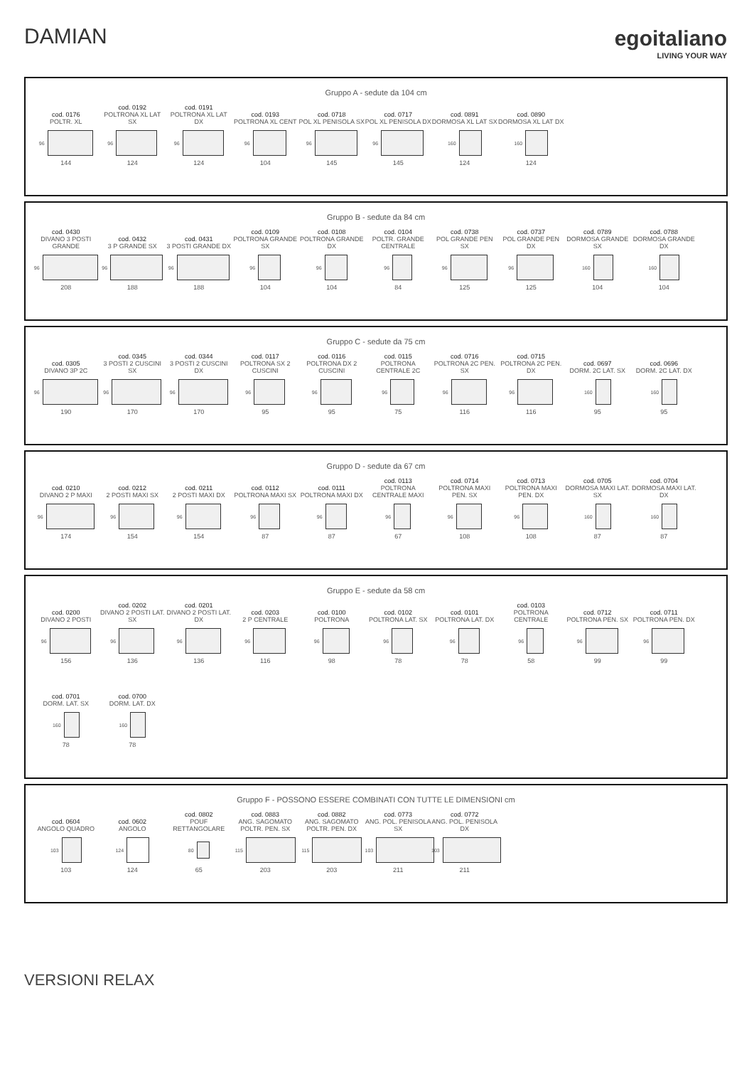DAMIAN egoitaliano
LIVING YOUR WAY
Gruppo A - sedute da 104 cm
cod. 0176
POLTR. XL
96
144
cod. 0192
POLTRONA XL LAT SX
96
124
cod. 0191
POLTRONA XL LAT DX
96
124
cod. 0193
POLTRONA XL CENT
96
104
cod. 0718
POL XL PENISOLA SX
96
145
cod. 0717
POL XL PENISOLA DX
96
145
cod. 0891
DORMOSA XL LAT SX
160
124
cod. 0890
DORMOSA XL LAT DX
160
124
Gruppo B - sedute da 84 cm
cod. 0430
DIVANO 3 POSTI GRANDE
96
208
cod. 0432
3 P GRANDE SX
96
188
cod. 0431
3 POSTI GRANDE DX
96
188
cod. 0109
POLTRONA GRANDE SX
96
104
cod. 0108
POLTRONA GRANDE DX
96
104
cod. 0104
POLTR. GRANDE CENTRALE
96
84
cod. 0738
POL GRANDE PEN SX
96
125
cod. 0737
POL GRANDE PEN DX
96
125
cod. 0789
DORMOSA GRANDE SX
160
104
cod. 0788
DORMOSA GRANDE DX
160
104
Gruppo C - sedute da 75 cm
cod. 0305
DIVANO 3P 2C
96
190
cod. 0345
3 POSTI 2 CUSCINI SX
96
170
cod. 0344
3 POSTI 2 CUSCINI DX
96
170
cod. 0117
POLTRONA SX 2 CUSCINI
96
95
cod. 0116
POLTRONA DX 2 CUSCINI
96
95
cod. 0115
POLTRONA CENTRALE 2C
96
75
cod. 0716
POLTRONA 2C PEN. SX
96
116
cod. 0715
POLTRONA 2C PEN. DX
96
116
cod. 0697
DORM. 2C LAT. SX
160
95
cod. 0696
DORM. 2C LAT. DX
160
95
Gruppo D - sedute da 67 cm
cod. 0210
DIVANO 2 P MAXI
96
174
cod. 0212
2 POSTI MAXI SX
96
154
cod. 0211
2 POSTI MAXI DX
96
154
cod. 0112
POLTRONA MAXI SX
96
87
cod. 0111
POLTRONA MAXI DX
96
87
cod. 0113
POLTRONA CENTRALE MAXI
96
67
cod. 0714
POLTRONA MAXI PEN. SX
96
108
cod. 0713
POLTRONA MAXI PEN. DX
96
108
cod. 0705
DORMOSA MAXI LAT. SX
160
87
cod. 0704
DORMOSA MAXI LAT. DX
160
87
Gruppo E - sedute da 58 cm
cod. 0200
DIVANO 2 POSTI
96
156
cod. 0202
DIVANO 2 POSTI LAT. SX
96
136
cod. 0201
DIVANO 2 POSTI LAT. DX
96
136
cod. 0203
2 P CENTRALE
96
116
cod. 0100
POLTRONA
96
98
cod. 0102
POLTRONA LAT. SX
96
78
cod. 0101
POLTRONA LAT. DX
96
78
cod. 0103
POLTRONA CENTRALE
96
58
cod. 0712
POLTRONA PEN. SX
96
99
cod. 0711
POLTRONA PEN. DX
96
99
cod. 0701
DORM. LAT. SX
160
78
cod. 0700
DORM. LAT. DX
160
78
Gruppo F - POSSONO ESSERE COMBINATI CON TUTTE LE DIMENSIONI cm
cod. 0604
ANGOLO QUADRO
103
103
cod. 0602
ANGOLO
124
124
cod. 0802
POUF RETTANGOLARE
80
65
cod. 0883
ANG. SAGOMATO POLTR. PEN. SX
115
203
cod. 0882
ANG. SAGOMATO POLTR. PEN. DX
115
203
cod. 0773
ANG. POL. PENISOLA SX
103
211
cod. 0772
ANG. POL. PENISOLA DX
103
211
VERSIONI RELAX